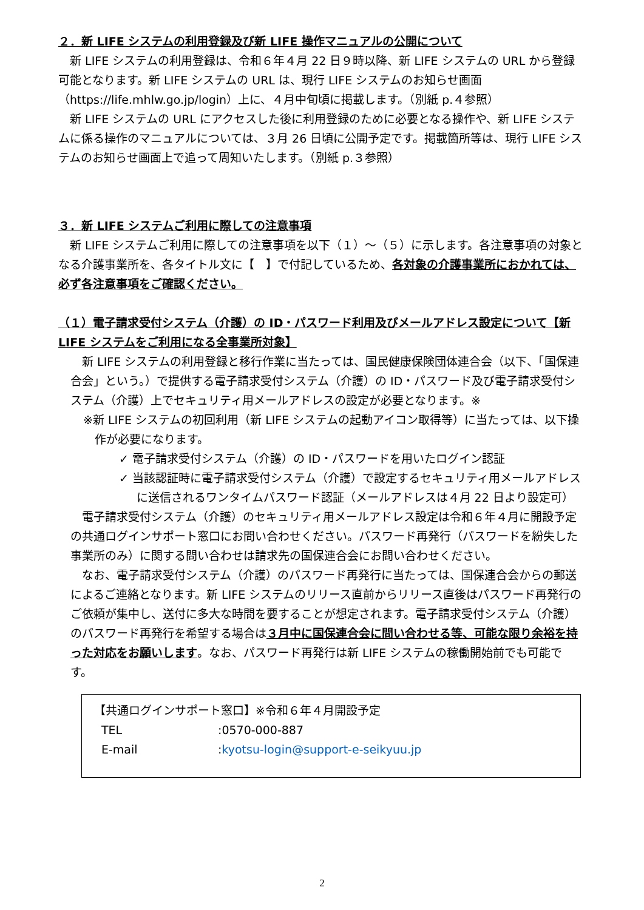２．新 LIFE システムの利用登録及び新 LIFE 操作マニュアルの公開について
新 LIFE システムの利用登録は、令和６年４月 22 日９時以降、新 LIFE システムの URL から登録可能となります。新 LIFE システムの URL は、現行 LIFE システムのお知らせ画面（https://life.mhlw.go.jp/login）上に、４月中旬頃に掲載します。（別紙 p.４参照）
新 LIFE システムの URL にアクセスした後に利用登録のために必要となる操作や、新 LIFE システムに係る操作のマニュアルについては、３月 26 日頃に公開予定です。掲載箇所等は、現行 LIFE システムのお知らせ画面上で追って周知いたします。（別紙 p.３参照）
３．新 LIFE システムご利用に際しての注意事項
新 LIFE システムご利用に際しての注意事項を以下（１）～（５）に示します。各注意事項の対象となる介護事業所を、各タイトル文に【　】で付記しているため、各対象の介護事業所におかれては、必ず各注意事項をご確認ください。
（１）電子請求受付システム（介護）の ID・パスワード利用及びメールアドレス設定について【新 LIFE システムをご利用になる全事業所対象】
新 LIFE システムの利用登録と移行作業に当たっては、国民健康保険団体連合会（以下、「国保連合会」という。）で提供する電子請求受付システム（介護）の ID・パスワード及び電子請求受付システム（介護）上でセキュリティ用メールアドレスの設定が必要となります。※
※新 LIFE システムの初回利用（新 LIFE システムの起動アイコン取得等）に当たっては、以下操作が必要になります。
✓ 電子請求受付システム（介護）の ID・パスワードを用いたログイン認証
✓ 当該認証時に電子請求受付システム（介護）で設定するセキュリティ用メールアドレスに送信されるワンタイムパスワード認証（メールアドレスは４月 22 日より設定可）
電子請求受付システム（介護）のセキュリティ用メールアドレス設定は令和６年４月に開設予定の共通ログインサポート窓口にお問い合わせください。パスワード再発行（パスワードを紛失した事業所のみ）に関する問い合わせは請求先の国保連合会にお問い合わせください。
なお、電子請求受付システム（介護）のパスワード再発行に当たっては、国保連合会からの郵送によるご連絡となります。新 LIFE システムのリリース直前からリリース直後はパスワード再発行のご依頼が集中し、送付に多大な時間を要することが想定されます。電子請求受付システム（介護）のパスワード再発行を希望する場合は３月中に国保連合会に問い合わせる等、可能な限り余裕を持った対応をお願いします。なお、パスワード再発行は新 LIFE システムの稼働開始前でも可能です。
【共通ログインサポート窓口】※令和６年４月開設予定
| TEL | :0570-000-887 |
| E-mail | : kyotsu-login@support-e-seikyuu.jp |
2